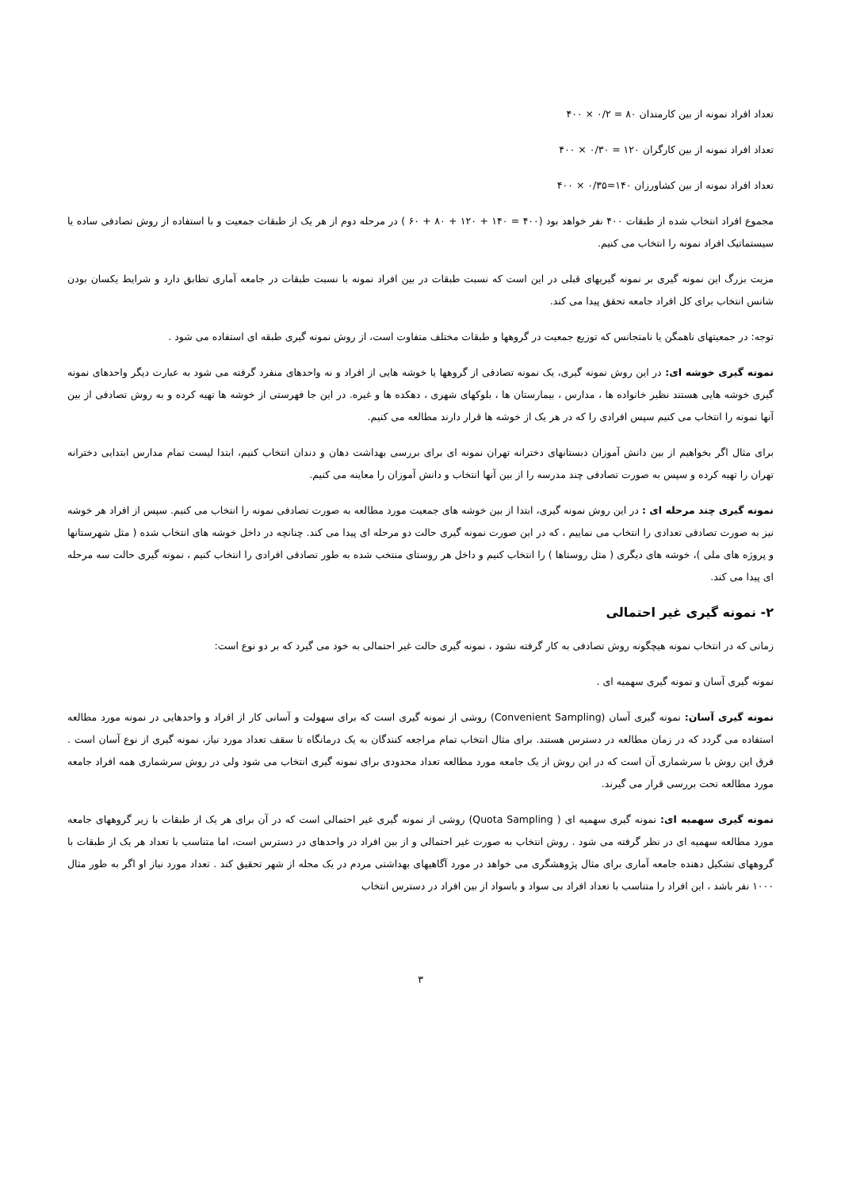تعداد افراد نمونه از بین کارمندان ۸۰ = ۰/۲ × ۴۰۰
تعداد افراد نمونه از بین کارگران ۱۲۰ = ۰/۳۰ × ۴۰۰
تعداد افراد نمونه از بین کشاورزان ۱۴۰=۰/۳۵ × ۴۰۰
مجموع افراد انتخاب شده از طبقات ۴۰۰ نفر خواهد بود (۴۰۰ = ۱۴۰ + ۱۲۰ + ۸۰ + ۶۰ ) در مرحله دوم از هر یک از طبقات جمعیت و با استفاده از روش تصادفی ساده یا سیستماتیک افراد نمونه را انتخاب می کنیم.
مزیت بزرگ این نمونه گیری بر نمونه گیریهای قبلی در این است که نسبت طبقات در بین افراد نمونه با نسبت طبقات در جامعه آماری تطابق دارد و شرایط یکسان بودن شانس انتخاب برای کل افراد جامعه تحقق پیدا می کند.
توجه: در جمعیتهای ناهمگن یا نامتجانس که توزیع جمعیت در گروهها و طبقات مختلف متفاوت است، از روش نمونه گیری طبقه ای استفاده می شود .
نمونه گیری خوشه ای: در این روش نمونه گیری، یک نمونه تصادفی از گروهها یا خوشه هایی از افراد و نه واحدهای منفرد گرفته می شود به عبارت دیگر واحدهای نمونه گیری خوشه هایی هستند نظیر خانواده ها ، مدارس ، بیمارستان ها ، بلوکهای شهری ، دهکده ها و غیره. در این جا فهرستی از خوشه ها تهیه کرده و به روش تصادفی از بین آنها نمونه را انتخاب می کنیم سپس افرادی را که در هر یک از خوشه ها قرار دارند مطالعه می کنیم.
برای مثال اگر بخواهیم از بین دانش آموزان دبستانهای دخترانه تهران نمونه ای برای بررسی بهداشت دهان و دندان انتخاب کنیم، ابتدا لیست تمام مدارس ابتدایی دخترانه تهران را تهیه کرده و سپس به صورت تصادفی چند مدرسه را از بین آنها انتخاب و دانش آموزان را معاینه می کنیم.
نمونه گیری چند مرحله ای : در این روش نمونه گیری، ابتدا از بین خوشه های جمعیت مورد مطالعه به صورت تصادفی نمونه را انتخاب می کنیم. سپس از افراد هر خوشه نیز به صورت تصادفی تعدادی را انتخاب می نماییم ، که در این صورت نمونه گیری حالت دو مرحله ای پیدا می کند. چنانچه در داخل خوشه های انتخاب شده ( مثل شهرستانها و پروژه های ملی )، خوشه های دیگری ( مثل روستاها ) را انتخاب کنیم و داخل هر روستای منتخب شده به طور تصادفی افرادی را انتخاب کنیم ، نمونه گیری حالت سه مرحله ای پیدا می کند.
۲- نمونه گیری غیر احتمالی
زمانی که در انتخاب نمونه هیچگونه روش تصادفی به کار گرفته نشود ، نمونه گیری حالت غیر احتمالی به خود می گیرد که بر دو نوع است:
نمونه گیری آسان و نمونه گیری سهمیه ای .
نمونه گیری آسان: نمونه گیری آسان (Convenient Sampling) روشی از نمونه گیری است که برای سهولت و آسانی کار از افراد و واحدهایی در نمونه مورد مطالعه استفاده می گردد که در زمان مطالعه در دسترس هستند. برای مثال انتخاب تمام مراجعه کنندگان به یک درمانگاه تا سقف تعداد مورد نیاز، نمونه گیری از نوع آسان است . فرق این روش با سرشماری آن است که در این روش از یک جامعه مورد مطالعه تعداد محدودی برای نمونه گیری انتخاب می شود ولی در روش سرشماری همه افراد جامعه مورد مطالعه تحت بررسی قرار می گیرند.
نمونه گیری سهمیه ای: نمونه گیری سهمیه ای ( Quota Sampling) روشی از نمونه گیری غیر احتمالی است که در آن برای هر یک از طبقات با زیر گروههای جامعه مورد مطالعه سهمیه ای در نظر گرفته می شود . روش انتخاب به صورت غیر احتمالی و از بین افراد در واحدهای در دسترس است، اما متناسب با تعداد هر یک از طبقات با گروههای تشکیل دهنده جامعه آماری برای مثال پژوهشگری می خواهد در مورد آگاهیهای بهداشتی مردم در یک محله از شهر تحقیق کند . تعداد مورد نیاز او اگر به طور مثال ۱۰۰۰ نفر باشد ، این افراد را متناسب با تعداد افراد بی سواد و باسواد از بین افراد در دسترس انتخاب
۳